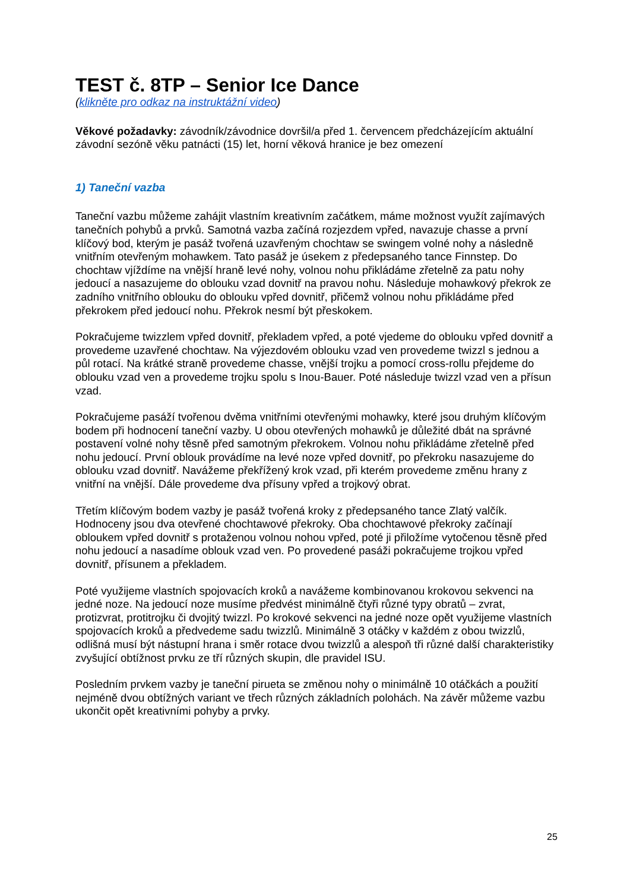TEST č. 8TP – Senior Ice Dance
(klikněte pro odkaz na instruktážní video)
Věkové požadavky: závodník/závodnice dovršil/a před 1. červencem předcházejícím aktuální závodní sezóně věku patnácti (15) let, horní věková hranice je bez omezení
1) Taneční vazba
Taneční vazbu můžeme zahájit vlastním kreativním začátkem, máme možnost využít zajímavých tanečních pohybů a prvků. Samotná vazba začíná rozjezdem vpřed, navazuje chasse a první klíčový bod, kterým je pasáž tvořená uzavřeným chochtaw se swingem volné nohy a následně vnitřním otevřeným mohawkem. Tato pasáž je úsekem z předepsaného tance Finnstep. Do chochtaw vjíždíme na vnější hraně levé nohy, volnou nohu přikládáme zřetelně za patu nohy jedoucí a nasazujeme do oblouku vzad dovnitř na pravou nohu. Následuje mohawkový překrok ze zadního vnitřního oblouku do oblouku vpřed dovnitř, přičemž volnou nohu přikládáme před překrokem před jedoucí nohu. Překrok nesmí být přeskokem.
Pokračujeme twizzlem vpřed dovnitř, překladem vpřed, a poté vjedeme do oblouku vpřed dovnitř a provedeme uzavřené chochtaw. Na výjezdovém oblouku vzad ven provedeme twizzl s jednou a půl rotací. Na krátké straně provedeme chasse, vnější trojku a pomocí cross-rollu přejdeme do oblouku vzad ven a provedeme trojku spolu s Inou-Bauer. Poté následuje twizzl vzad ven a přísun vzad.
Pokračujeme pasáží tvořenou dvěma vnitřními otevřenými mohawky, které jsou druhým klíčovým bodem při hodnocení taneční vazby. U obou otevřených mohawků je důležité dbát na správné postavení volné nohy těsně před samotným překrokem. Volnou nohu přikládáme zřetelně před nohu jedoucí. První oblouk provádíme na levé noze vpřed dovnitř, po překroku nasazujeme do oblouku vzad dovnitř. Navážeme překřížený krok vzad, při kterém provedeme změnu hrany z vnitřní na vnější. Dále provedeme dva přísuny vpřed a trojkový obrat.
Třetím klíčovým bodem vazby je pasáž tvořená kroky z předepsaného tance Zlatý valčík. Hodnoceny jsou dva otevřené chochtawové překroky. Oba chochtawové překroky začínají obloukem vpřed dovnitř s protaženou volnou nohou vpřed, poté ji přiložíme vytočenou těsně před nohu jedoucí a nasadíme oblouk vzad ven. Po provedené pasáži pokračujeme trojkou vpřed dovnitř, přísunem a překladem.
Poté využijeme vlastních spojovacích kroků a navážeme kombinovanou krokovou sekvenci na jedné noze. Na jedoucí noze musíme předvést minimálně čtyři různé typy obratů – zvrat, protizvrat, protitrojku či dvojitý twizzl. Po krokové sekvenci na jedné noze opět využijeme vlastních spojovacích kroků a předvedeme sadu twizzlů. Minimálně 3 otáčky v každém z obou twizzlů, odlišná musí být nástupní hrana i směr rotace dvou twizzlů a alespoň tři různé další charakteristiky zvyšující obtížnost prvku ze tří různých skupin, dle pravidel ISU.
Posledním prvkem vazby je taneční pirueta se změnou nohy o minimálně 10 otáčkách a použití nejméně dvou obtížných variant ve třech různých základních polohách. Na závěr můžeme vazbu ukončit opět kreativními pohyby a prvky.
25